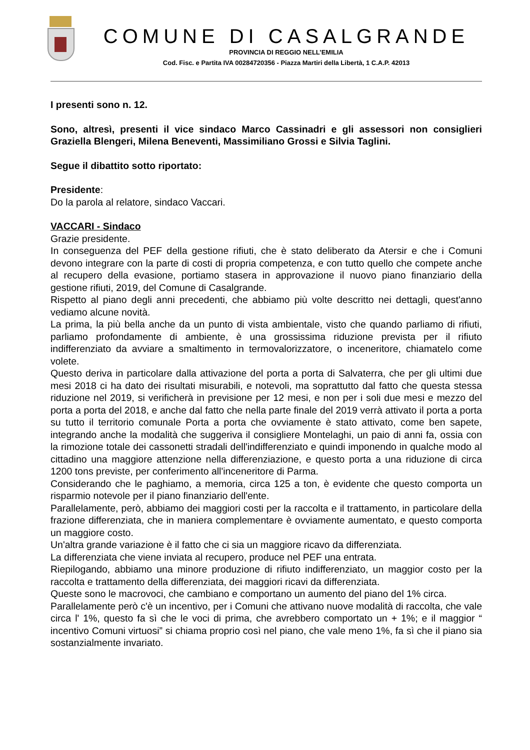COMUNE DI CASALGRANDE
PROVINCIA DI REGGIO NELL’EMILIA
Cod. Fisc. e Partita IVA 00284720356 - Piazza Martiri della Libertà, 1 C.A.P. 42013
I presenti sono n. 12.
Sono, altresì, presenti il vice sindaco Marco Cassinadri e gli assessori non consiglieri Graziella Blengeri, Milena Beneventi, Massimiliano Grossi e Silvia Taglini.
Segue il dibattito sotto riportato:
Presidente:
Do la parola al relatore, sindaco Vaccari.
VACCARI - Sindaco
Grazie presidente.
In conseguenza del PEF della gestione rifiuti, che è stato deliberato da Atersir e che i Comuni devono integrare con la parte di costi di propria competenza, e con tutto quello che compete anche al recupero della evasione, portiamo stasera in approvazione il nuovo piano finanziario della gestione rifiuti, 2019, del Comune di Casalgrande.
Rispetto al piano degli anni precedenti, che abbiamo più volte descritto nei dettagli, quest'anno vediamo alcune novità.
La prima, la più bella anche da un punto di vista ambientale, visto che quando parliamo di rifiuti, parliamo profondamente di ambiente, è una grossissima riduzione prevista per il rifiuto indifferenziato da avviare a smaltimento in termovalorizzatore, o inceneritore, chiamatelo come volete.
Questo deriva in particolare dalla attivazione del porta a porta di Salvaterra, che per gli ultimi due mesi 2018 ci ha dato dei risultati misurabili, e notevoli, ma soprattutto dal fatto che questa stessa riduzione nel 2019, si verificherà in previsione per 12 mesi, e non per i soli due mesi e mezzo del porta a porta del 2018, e anche dal fatto che nella parte finale del 2019 verrà attivato il porta a porta su tutto il territorio comunale Porta a porta che ovviamente è stato attivato, come ben sapete, integrando anche la modalità che suggeriva il consigliere Montelaghi, un paio di anni fa, ossia con la rimozione totale dei cassonetti stradali dell'indifferenziato e quindi imponendo in qualche modo al cittadino una maggiore attenzione nella differenziazione, e questo porta a una riduzione di circa 1200 tons previste, per conferimento all'inceneritore di Parma.
Considerando che le paghiamo, a memoria, circa 125 a ton, è evidente che questo comporta un risparmio notevole per il piano finanziario dell'ente.
Parallelamente, però, abbiamo dei maggiori costi per la raccolta e il trattamento, in particolare della frazione differenziata, che in maniera complementare è ovviamente aumentato, e questo comporta un maggiore costo.
Un'altra grande variazione è il fatto che ci sia un maggiore ricavo da differenziata.
La differenziata che viene inviata al recupero, produce nel PEF una entrata.
Riepilogando, abbiamo una minore produzione di rifiuto indifferenziato, un maggior costo per la raccolta e trattamento della differenziata, dei maggiori ricavi da differenziata.
Queste sono le macrovoci, che cambiano e comportano un aumento del piano del 1% circa.
Parallelamente però c'è un incentivo, per i Comuni che attivano nuove modalità di raccolta, che vale circa l' 1%, questo fa sì che le voci di prima, che avrebbero comportato un + 1%; e il maggior “ incentivo Comuni virtuosi” si chiama proprio così nel piano, che vale meno 1%, fa sì che il piano sia sostanzialmente invariato.